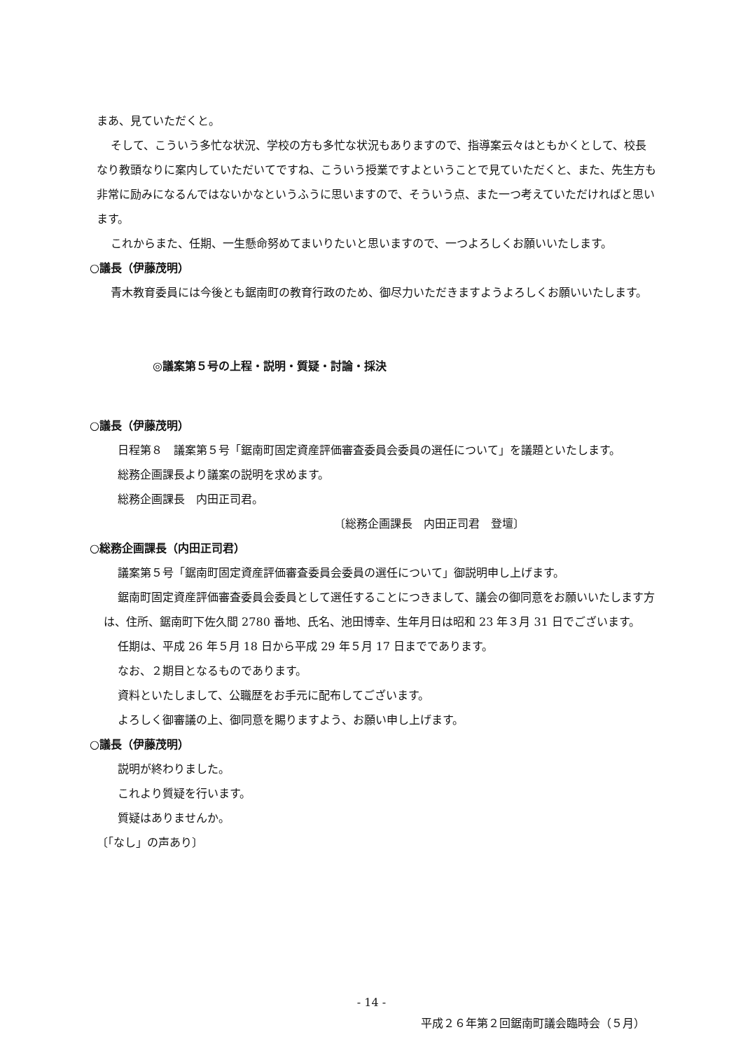まあ、見ていただくと。
そして、こういう多忙な状況、学校の方も多忙な状況もありますので、指導案云々はともかくとして、校長なり教頭なりに案内していただいてですね、こういう授業ですよということで見ていただくと、また、先生方も非常に励みになるんではないかなというふうに思いますので、そういう点、また一つ考えていただければと思います。
これからまた、任期、一生懸命努めてまいりたいと思いますので、一つよろしくお願いいたします。
○議長（伊藤茂明）
青木教育委員には今後とも鋸南町の教育行政のため、御尽力いただきますようよろしくお願いいたします。
◎議案第５号の上程・説明・質疑・討論・採決
○議長（伊藤茂明）
日程第８　議案第５号「鋸南町固定資産評価審査委員会委員の選任について」を議題といたします。
総務企画課長より議案の説明を求めます。
総務企画課長　内田正司君。
〔総務企画課長　内田正司君　登壇〕
○総務企画課長（内田正司君）
議案第５号「鋸南町固定資産評価審査委員会委員の選任について」御説明申し上げます。
鋸南町固定資産評価審査委員会委員として選任することにつきまして、議会の御同意をお願いいたします方は、住所、鋸南町下佐久間 2780 番地、氏名、池田博幸、生年月日は昭和 23 年３月 31 日でございます。
任期は、平成 26 年５月 18 日から平成 29 年５月 17 日までであります。
なお、２期目となるものであります。
資料といたしまして、公職歴をお手元に配布してございます。
よろしく御審議の上、御同意を賜りますよう、お願い申し上げます。
○議長（伊藤茂明）
説明が終わりました。
これより質疑を行います。
質疑はありませんか。
〔「なし」の声あり〕
- 14 -
平成２６年第２回鋸南町議会臨時会（５月）